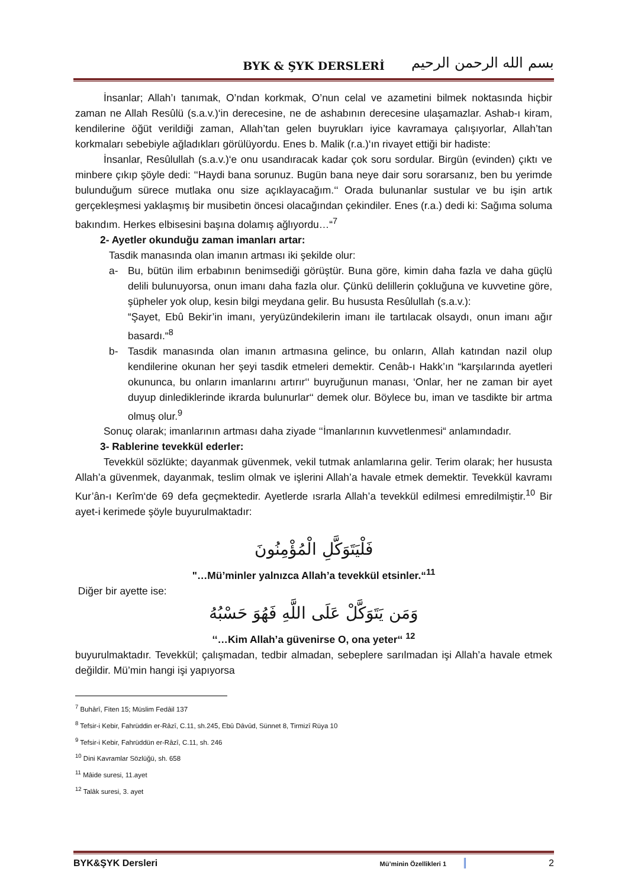BYK & ŞYK DERSLERİ
بسم الله الرحمن الرحيم
İnsanlar; Allah’ı tanımak, O’ndan korkmak, O’nun celal ve azametini bilmek noktasında hiçbir zaman ne Allah Resûlü (s.a.v.)‘in derecesine, ne de ashabının derecesine ulaşamazlar. Ashab-ı kiram, kendilerine öğüt verildiği zaman, Allah’tan gelen buyrukları iyice kavramaya çalışıyorlar, Allah’tan korkmaları sebebiyle ağladıkları görülüyordu. Enes b. Malik (r.a.)‘ın rivayet ettiği bir hadiste:
İnsanlar, Resûlullah (s.a.v.)‘e onu usandıracak kadar çok soru sordular. Birgün (evinden) çıktı ve minbere çıkıp şöyle dedi: ‘‘Haydi bana sorunuz. Bugün bana neye dair soru sorarsanız, ben bu yerimde bulunduğum sürece mutlaka onu size açıklayacağım.‘‘ Orada bulunanlar sustular ve bu işin artık gerçekleşmesi yaklaşmış bir musibetin öncesi olacağından çekindiler. Enes (r.a.) dedi ki: Sağıma soluma bakındım. Herkes elbisesini başına dolamış ağlıyordu…“<sup>7</sup>
2- Ayetler okunduğu zaman imanları artar:
Tasdik manasında olan imanın artması iki şekilde olur:
a- Bu, bütün ilim erbabının benimsediği görüştür. Buna göre, kimin daha fazla ve daha güçlü delili bulunuyorsa, onun imanı daha fazla olur. Çünkü delillerin çokluğuna ve kuvvetine göre, şüpheler yok olup, kesin bilgi meydana gelir. Bu hususta Resûlullah (s.a.v.):
“Şayet, Ebû Bekir’in imanı, yeryüzündekilerin imanı ile tartılacak olsaydı, onun imanı ağır basardı.“<sup>8</sup>
b- Tasdik manasında olan imanın artmasına gelince, bu onların, Allah katından nazil olup kendilerine okunan her şeyi tasdik etmeleri demektir. Cenâb-ı Hakk’ın “karşılarında ayetleri okununca, bu onların imanlarını artırır‘‘ buyruğunun manası, ‘Onlar, her ne zaman bir ayet duyup dinlediklerinde ikrarda bulunurlar‘‘ demek olur. Böylece bu, iman ve tasdikte bir artma olmuş olur.<sup>9</sup>
Sonuç olarak; imanlarının artması daha ziyade ‘‘İmanlarının kuvvetlenmesi“ anlamındadır.
3- Rablerine tevekkül ederler:
Tevekkül sözlükte; dayanmak güvenmek, vekil tutmak anlamlarına gelir. Terim olarak; her hususta Allah’a güvenmek, dayanmak, teslim olmak ve işlerini Allah’a havale etmek demektir. Tevekkül kavramı Kur’ân-ı Kerîm‘de 69 defa geçmektedir. Ayetlerde ısrarla Allah’a tevekkül edilmesi emredilmiştir.<sup>10</sup> Bir ayet-i kerimede şöyle buyurulmaktadır:
فَلْيَتَوَكَّلِ الْمُؤْمِنُونَ
"…Mü’minler yalnızca Allah’a tevekkül etsinler.“<sup>11</sup>
Diğer bir ayette ise:
وَمَن يَتَوَكَّلْ عَلَى اللَّهِ فَهُوَ حَسْبُهُ
‘‘…Kim Allah’a güvenirse O, ona yeter‘‘ <sup>12</sup>
buyurulmaktadır. Tevekkül; çalışmadan, tedbir almadan, sebeplere sarılmadan işi Allah’a havale etmek değildir. Mü’min hangi işi yapıyorsa
<sup>7</sup> Buhârî, Fiten 15; Müslim Fedâil 137
<sup>8</sup> Tefsir-i Kebir, Fahrüddin er-Râzî, C.11, sh.245, Ebû Dâvûd, Sünnet 8, Tirmizî Rüya 10
<sup>9</sup> Tefsir-i Kebir, Fahrüddün er-Râzî, C.11, sh. 246
<sup>10</sup> Dini Kavramlar Sözlüğü, sh. 658
<sup>11</sup> Mâide suresi, 11.ayet
<sup>12</sup> Talâk suresi, 3. ayet
BYK&ŞYK Dersleri Mü’minin Özellikleri 1 2